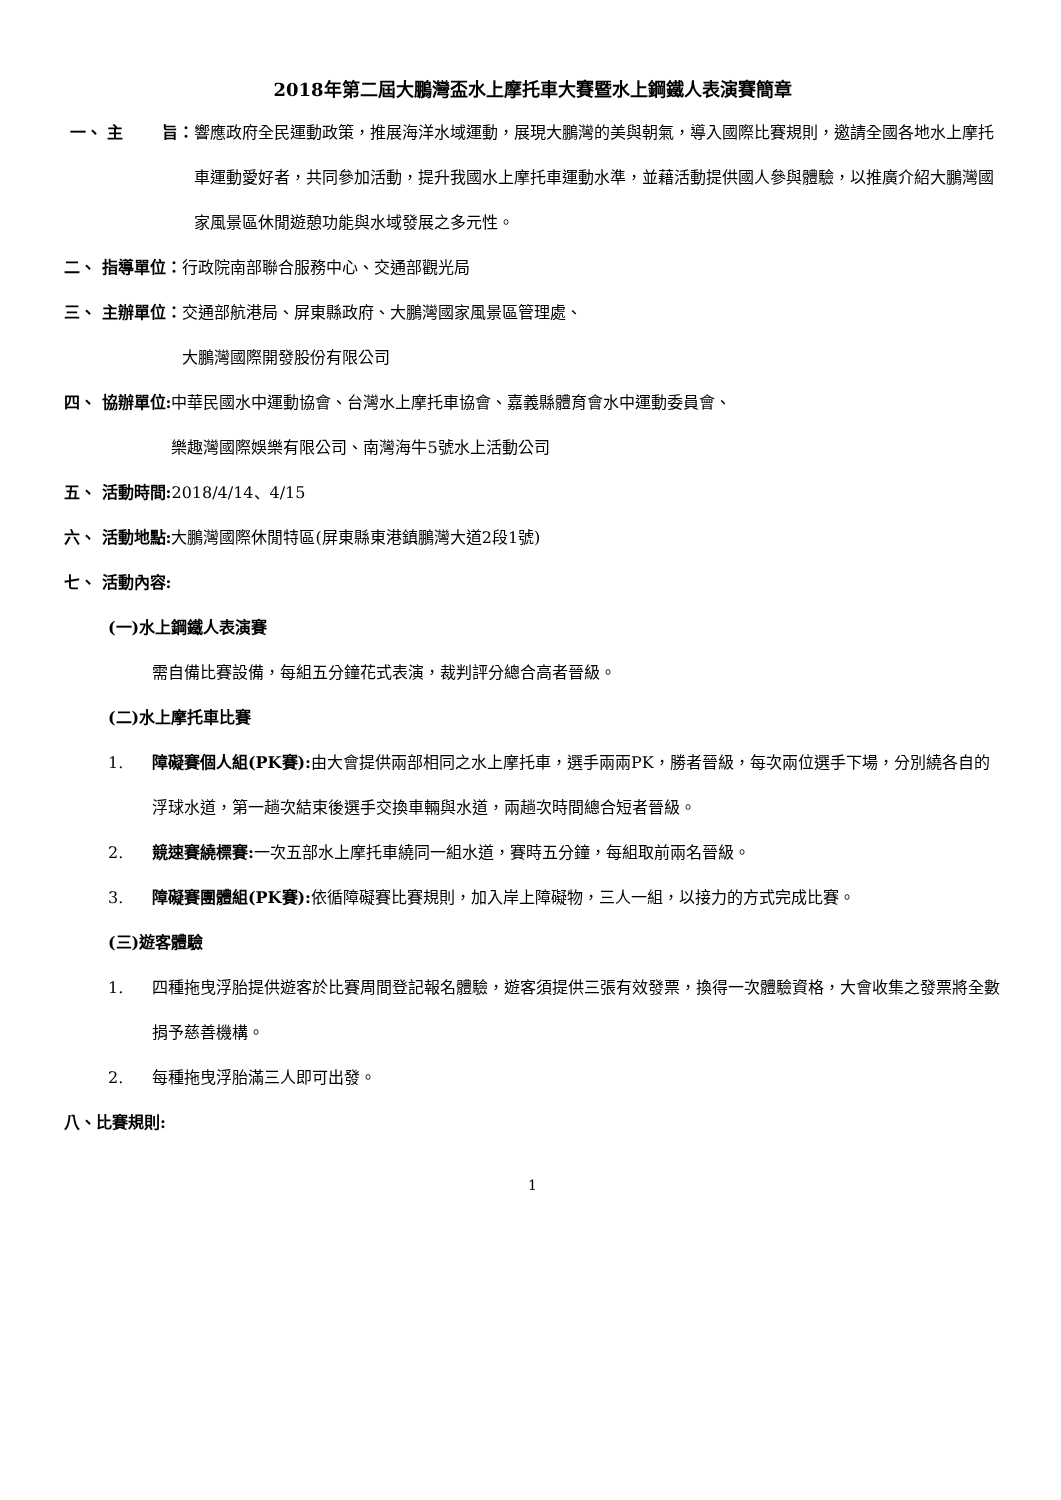2018年第二屆大鵬灣盃水上摩托車大賽暨水上鋼鐵人表演賽簡章
一、 主 旨： 響應政府全民運動政策，推展海洋水域運動，展現大鵬灣的美與朝氣，導入國際比賽規則，邀請全國各地水上摩托車運動愛好者，共同參加活動，提升我國水上摩托車運動水準，並藉活動提供國人參與體驗，以推廣介紹大鵬灣國家風景區休閒遊憩功能與水域發展之多元性。
二、 指導單位： 行政院南部聯合服務中心、交通部觀光局
三、 主辦單位： 交通部航港局、屏東縣政府、大鵬灣國家風景區管理處、
大鵬灣國際開發股份有限公司
四、 協辦單位: 中華民國水中運動協會、台灣水上摩托車協會、嘉義縣體育會水中運動委員會、
樂趣灣國際娛樂有限公司、南灣海牛5號水上活動公司
五、 活動時間: 2018/4/14、4/15
六、 活動地點: 大鵬灣國際休閒特區(屏東縣東港鎮鵬灣大道2段1號)
七、 活動內容:
(一)水上鋼鐵人表演賽
需自備比賽設備，每組五分鐘花式表演，裁判評分總合高者晉級。
(二)水上摩托車比賽
1. 障礙賽個人組(PK賽): 由大會提供兩部相同之水上摩托車，選手兩兩PK，勝者晉級，每次兩位選手下場，分別繞各自的浮球水道，第一趟次結束後選手交換車輛與水道，兩趟次時間總合短者晉級。
2. 競速賽繞標賽: 一次五部水上摩托車繞同一組水道，賽時五分鐘，每組取前兩名晉級。
3. 障礙賽團體組(PK賽): 依循障礙賽比賽規則，加入岸上障礙物，三人一組，以接力的方式完成比賽。
(三)遊客體驗
1. 四種拖曳浮胎提供遊客於比賽周間登記報名體驗，遊客須提供三張有效發票，換得一次體驗資格，大會收集之發票將全數捐予慈善機構。
2. 每種拖曳浮胎滿三人即可出發。
八、比賽規則:
1